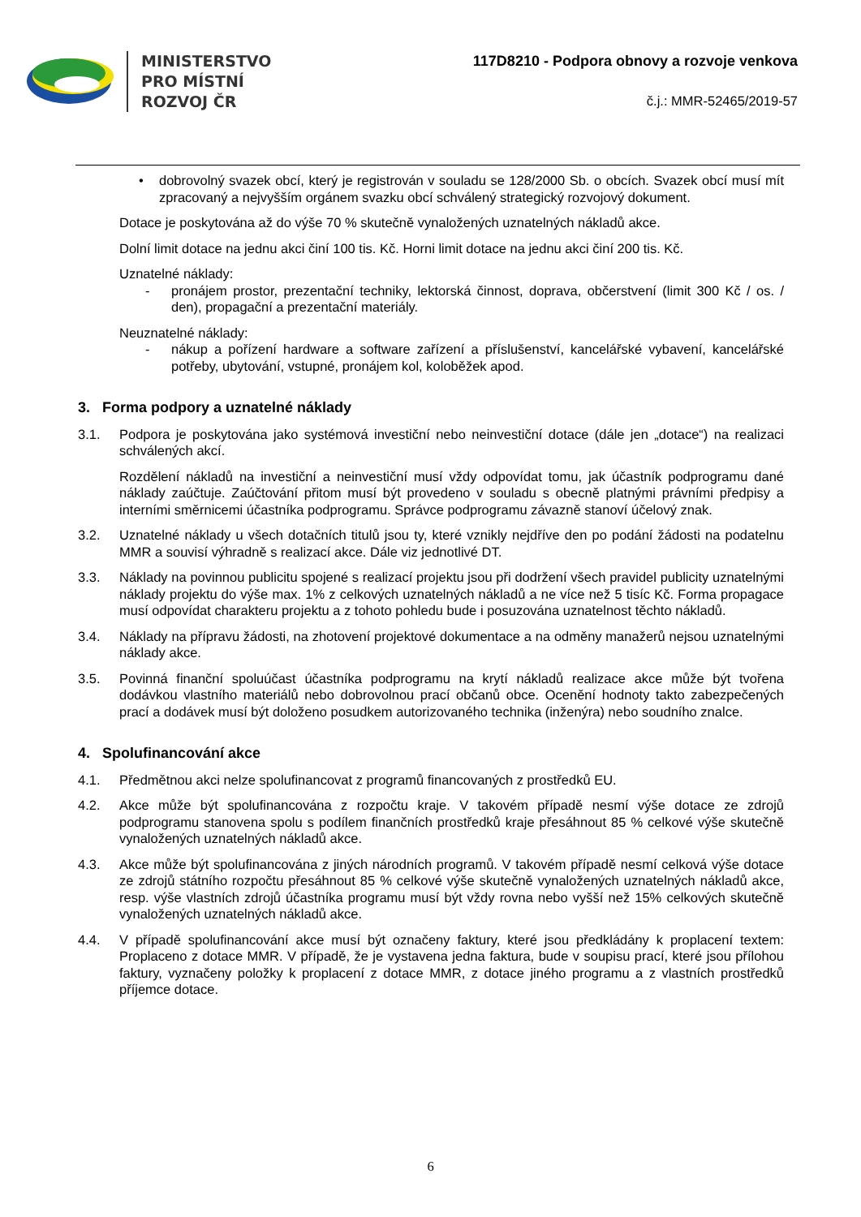MINISTERSTVO
PRO MÍSTNÍ
ROZVOJ ČR
117D8210 - Podpora obnovy a rozvoje venkova
č.j.: MMR-52465/2019-57
• dobrovolný svazek obcí, který je registrován v souladu se 128/2000 Sb. o obcích. Svazek obcí musí mít zpracovaný a nejvyšším orgánem svazku obcí schválený strategický rozvojový dokument.
Dotace je poskytována až do výše 70 % skutečně vynaložených uznatelných nákladů akce.
Dolní limit dotace na jednu akci činí 100 tis. Kč. Horni limit dotace na jednu akci činí 200 tis. Kč.
Uznatelné náklady:
- pronájem prostor, prezentační techniky, lektorská činnost, doprava, občerstvení (limit 300 Kč / os. / den), propagační a prezentační materiály.
Neuznatelné náklady:
- nákup a pořízení hardware a software zařízení a příslušenství, kancelářské vybavení, kancelářské potřeby, ubytování, vstupné, pronájem kol, koloběžek apod.
3. Forma podpory a uznatelné náklady
3.1. Podpora je poskytována jako systémová investiční nebo neinvestiční dotace (dále jen „dotace“) na realizaci schválených akcí.
Rozdělení nákladů na investiční a neinvestiční musí vždy odpovídat tomu, jak účastník podprogramu dané náklady zaúčtuje. Zaúčtování přitom musí být provedeno v souladu s obecně platnými právními předpisy a interními směrnicemi účastníka podprogramu. Správce podprogramu závazně stanoví účelový znak.
3.2. Uznatelné náklady u všech dotačních titulů jsou ty, které vznikly nejdříve den po podání žádosti na podatelnu MMR a souvisí výhradně s realizací akce. Dále viz jednotlivé DT.
3.3. Náklady na povinnou publicitu spojené s realizací projektu jsou při dodržení všech pravidel publicity uznatelnými náklady projektu do výše max. 1% z celkových uznatelných nákladů a ne více než 5 tisíc Kč. Forma propagace musí odpovídat charakteru projektu a z tohoto pohledu bude i posuzována uznatelnost těchto nákladů.
3.4. Náklady na přípravu žádosti, na zhotovení projektové dokumentace a na odměny manažerů nejsou uznatelnými náklady akce.
3.5. Povinná finanční spoluúčast účastníka podprogramu na krytí nákladů realizace akce může být tvořena dodávkou vlastního materiálů nebo dobrovolnou prací občanů obce. Ocenění hodnoty takto zabezpečených prací a dodávek musí být doloženo posudkem autorizovaného technika (inženýra) nebo soudního znalce.
4. Spolufinancování akce
4.1. Předmětnou akci nelze spolufinancovat z programů financovaných z prostředků EU.
4.2. Akce může být spolufinancována z rozpočtu kraje. V takovém případě nesmí výše dotace ze zdrojů podprogramu stanovena spolu s podílem finančních prostředků kraje přesáhnout 85 % celkové výše skutečně vynaložených uznatelných nákladů akce.
4.3. Akce může být spolufinancována z jiných národních programů. V takovém případě nesmí celková výše dotace ze zdrojů státního rozpočtu přesáhnout 85 % celkové výše skutečně vynaložených uznatelných nákladů akce, resp. výše vlastních zdrojů účastníka programu musí být vždy rovna nebo vyšší než 15% celkových skutečně vynaložených uznatelných nákladů akce.
4.4. V případě spolufinancování akce musí být označeny faktury, které jsou předkládány k proplacení textem: Proplaceno z dotace MMR. V případě, že je vystavena jedna faktura, bude v soupisu prací, které jsou přílohou faktury, vyznačeny položky k proplacení z dotace MMR, z dotace jiného programu a z vlastních prostředků příjemce dotace.
6